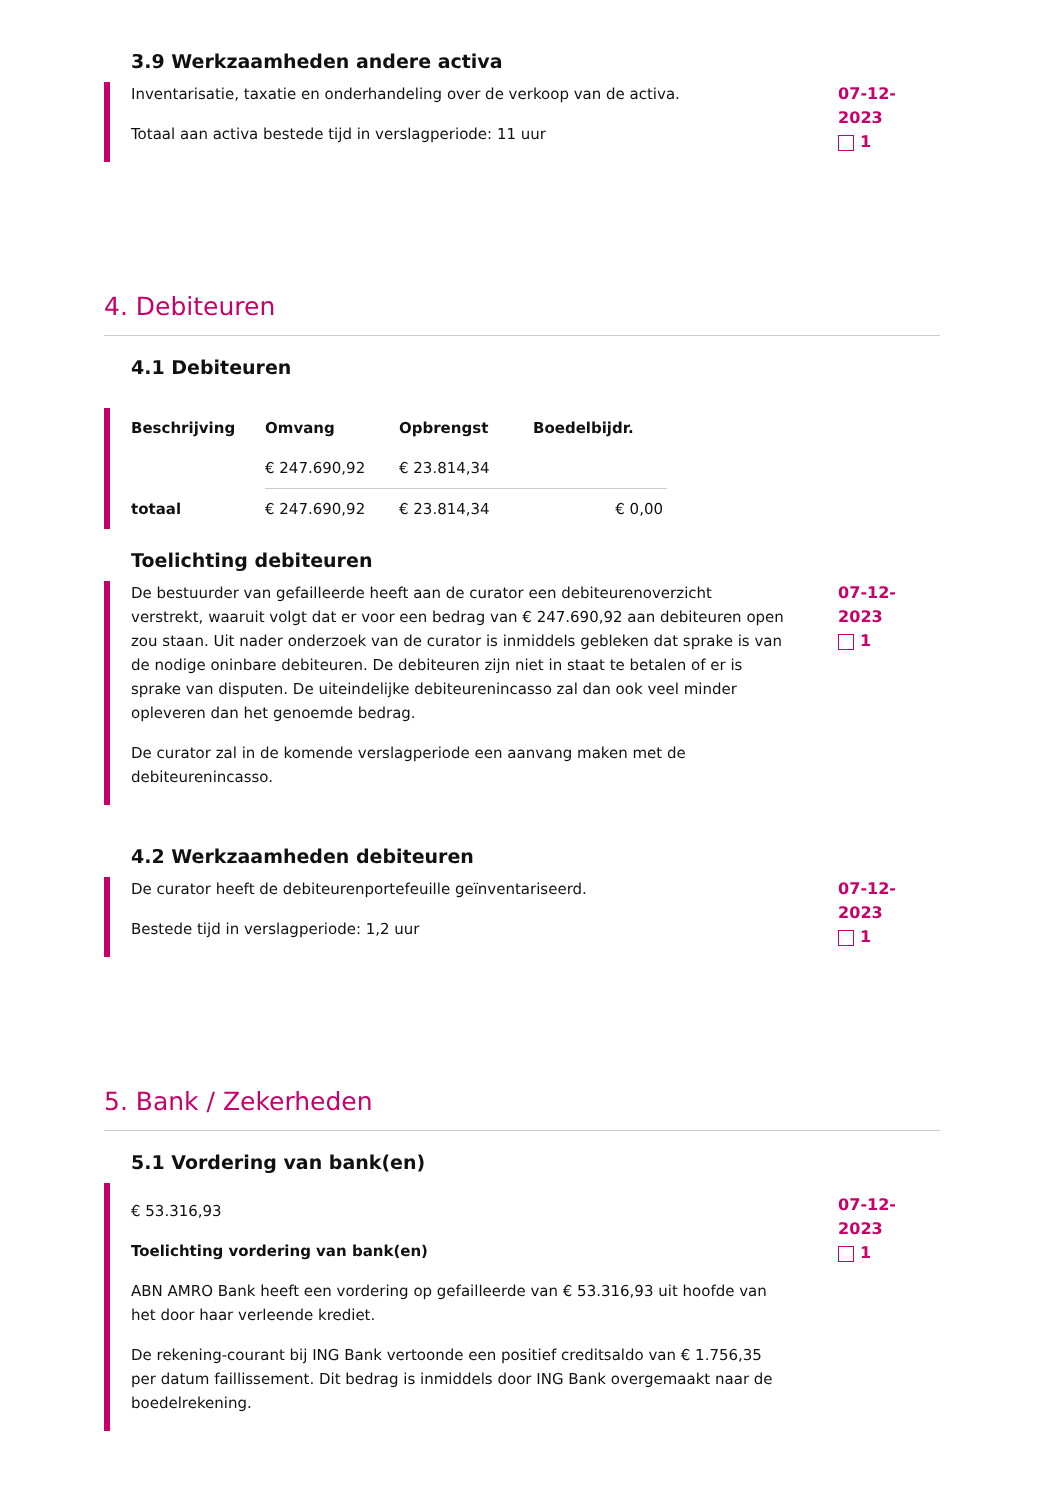3.9 Werkzaamheden andere activa
Inventarisatie, taxatie en onderhandeling over de verkoop van de activa.
Totaal aan activa bestede tijd in verslagperiode: 11 uur
07-12-2023
1
4. Debiteuren
4.1 Debiteuren
| Beschrijving | Omvang | Opbrengst | Boedelbijdr. |
| --- | --- | --- | --- |
| | € 247.690,92 | € 23.814,34 | |
| totaal | € 247.690,92 | € 23.814,34 | € 0,00 |
Toelichting debiteuren
De bestuurder van gefailleerde heeft aan de curator een debiteurenoverzicht verstrekt, waaruit volgt dat er voor een bedrag van € 247.690,92 aan debiteuren open zou staan. Uit nader onderzoek van de curator is inmiddels gebleken dat sprake is van de nodige oninbare debiteuren. De debiteuren zijn niet in staat te betalen of er is sprake van disputen. De uiteindelijke debiteurenincasso zal dan ook veel minder opleveren dan het genoemde bedrag.
De curator zal in de komende verslagperiode een aanvang maken met de debiteurenincasso.
07-12-2023
1
4.2 Werkzaamheden debiteuren
De curator heeft de debiteurenportefeuille geïnventariseerd.
Bestede tijd in verslagperiode: 1,2 uur
07-12-2023
1
5. Bank / Zekerheden
5.1 Vordering van bank(en)
€ 53.316,93
Toelichting vordering van bank(en)
ABN AMRO Bank heeft een vordering op gefailleerde van € 53.316,93 uit hoofde van het door haar verleende krediet.
De rekening-courant bij ING Bank vertoonde een positief creditsaldo van € 1.756,35 per datum faillissement. Dit bedrag is inmiddels door ING Bank overgemaakt naar de boedelrekening.
07-12-2023
1